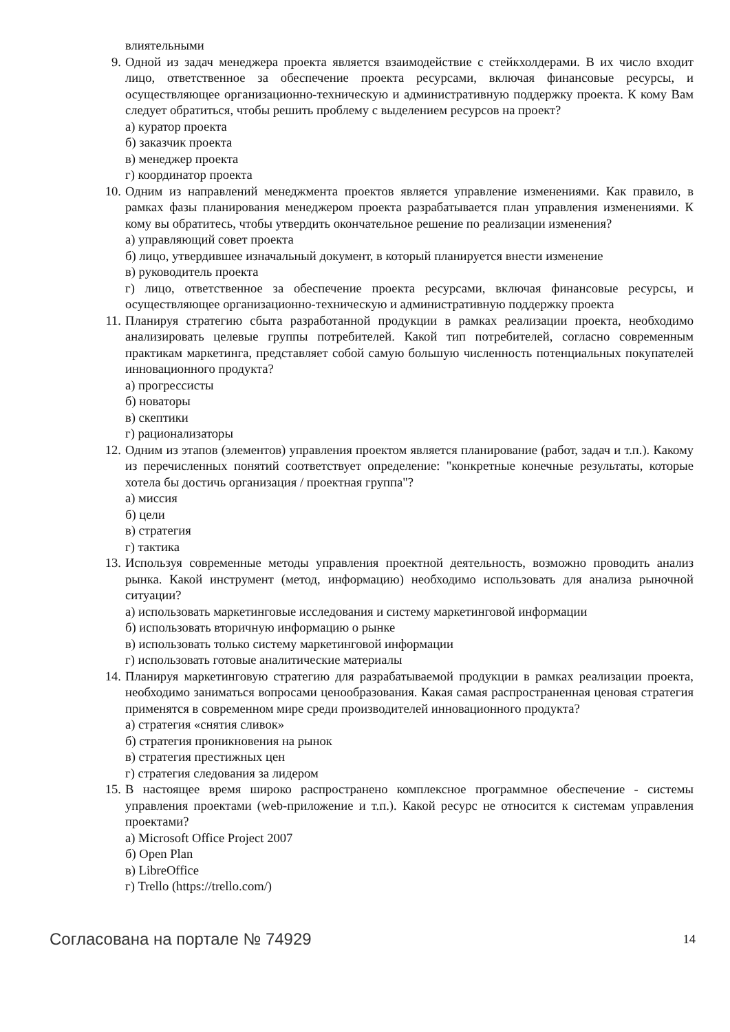влиятельными
9. Одной из задач менеджера проекта является взаимодействие с стейкхолдерами. В их число входит лицо, ответственное за обеспечение проекта ресурсами, включая финансовые ресурсы, и осуществляющее организационно-техническую и административную поддержку проекта. К кому Вам следует обратиться, чтобы решить проблему с выделением ресурсов на проект?
а) куратор проекта
б) заказчик проекта
в) менеджер проекта
г) координатор проекта
10. Одним из направлений менеджмента проектов является управление изменениями. Как правило, в рамках фазы планирования менеджером проекта разрабатывается план управления изменениями. К кому вы обратитесь, чтобы утвердить окончательное решение по реализации изменения?
а) управляющий совет проекта
б) лицо, утвердившее изначальный документ, в который планируется внести изменение
в) руководитель проекта
г) лицо, ответственное за обеспечение проекта ресурсами, включая финансовые ресурсы, и осуществляющее организационно-техническую и административную поддержку проекта
11. Планируя стратегию сбыта разработанной продукции в рамках реализации проекта, необходимо анализировать целевые группы потребителей. Какой тип потребителей, согласно современным практикам маркетинга, представляет собой самую большую численность потенциальных покупателей инновационного продукта?
а) прогрессисты
б) новаторы
в) скептики
г) рационализаторы
12. Одним из этапов (элементов) управления проектом является планирование (работ, задач и т.п.). Какому из перечисленных понятий соответствует определение: "конкретные конечные результаты, которые хотела бы достичь организация / проектная группа"?
а) миссия
б) цели
в) стратегия
г) тактика
13. Используя современные методы управления проектной деятельность, возможно проводить анализ рынка. Какой инструмент (метод, информацию) необходимо использовать для анализа рыночной ситуации?
а) использовать маркетинговые исследования и систему маркетинговой информации
б) использовать вторичную информацию о рынке
в) использовать только систему маркетинговой информации
г) использовать готовые аналитические материалы
14. Планируя маркетинговую стратегию для разрабатываемой продукции в рамках реализации проекта, необходимо заниматься вопросами ценообразования. Какая самая распространенная ценовая стратегия применятся в современном мире среди производителей инновационного продукта?
а) стратегия «снятия сливок»
б) стратегия проникновения на рынок
в) стратегия престижных цен
г) стратегия следования за лидером
15. В настоящее время широко распространено комплексное программное обеспечение - системы управления проектами (web-приложение и т.п.). Какой ресурс не относится к системам управления проектами?
а) Microsoft Office Project 2007
б) Open Plan
в) LibreOffice
г) Trello (https://trello.com/)
Согласована на портале № 74929 14